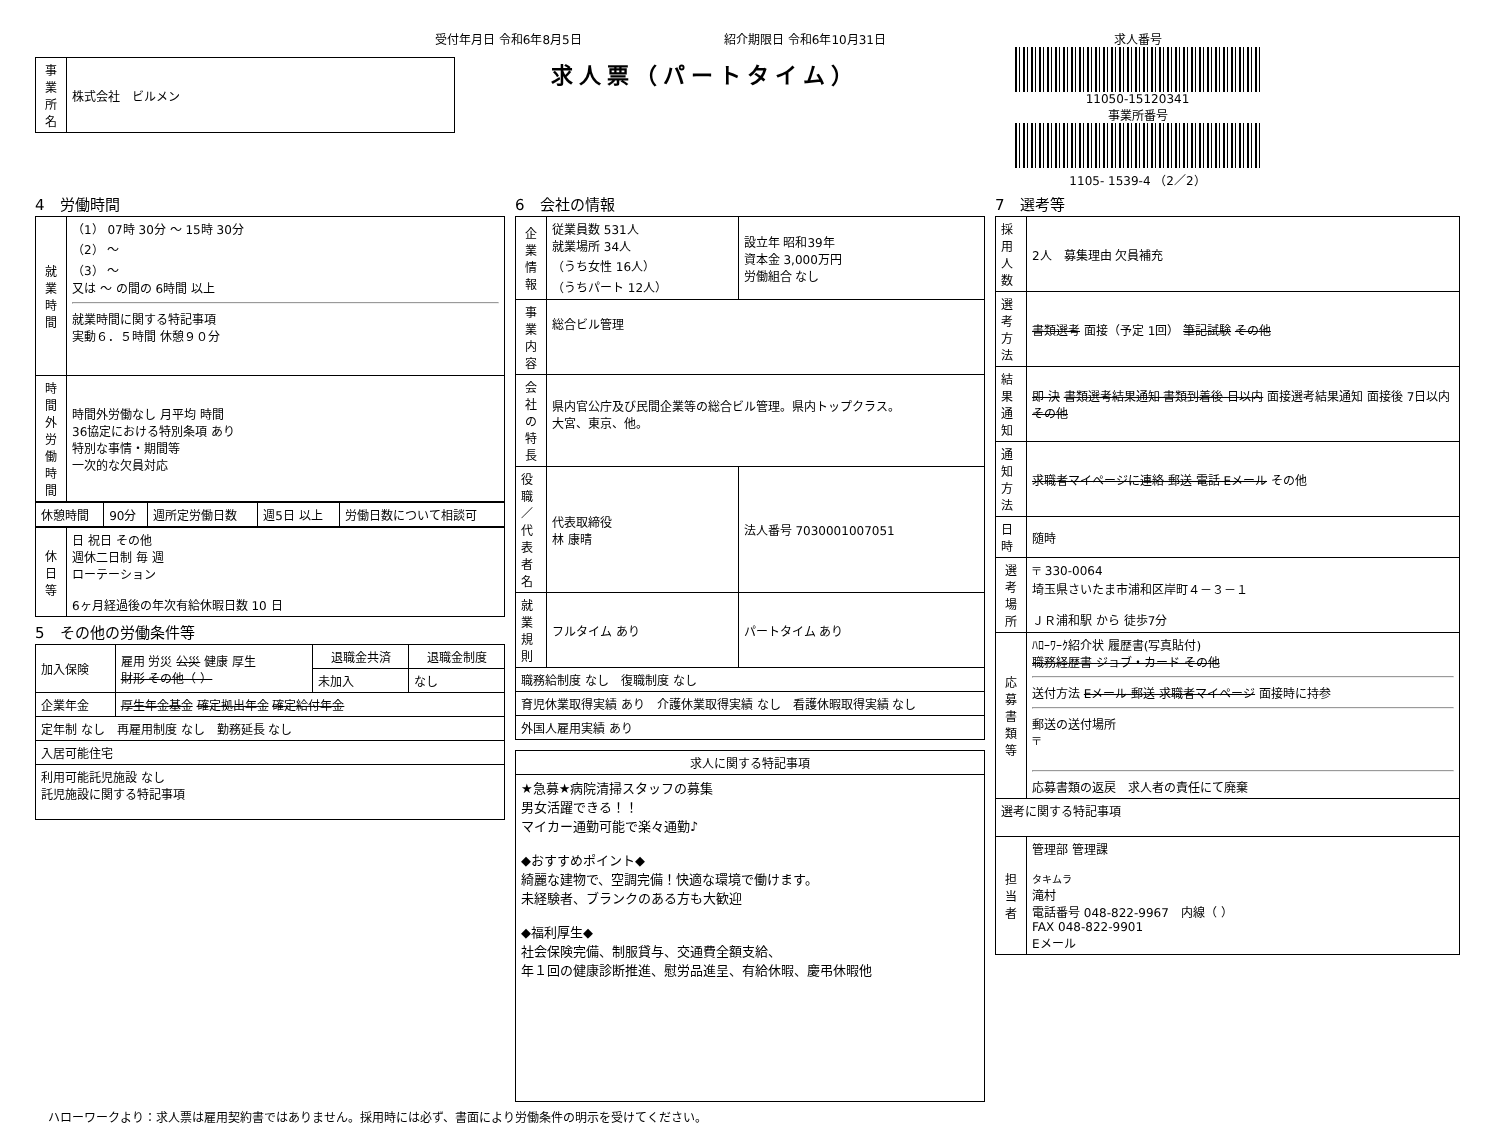受付年月日 令和6年8月5日
| 事業所名 | 株式会社 ビルメン |
紹介期限日 令和6年10月31日
求人票（パートタイム）
求人番号
11050-15120341
事業所番号
1105- 1539-4 （2／2）
4　労働時間
| 就業時間 | （1） 07時 30分 ～ 15時 30分 （2） ～ （3） ～ 又は ～ の間の 6時間 以上 就業時間に関する特記事項 実動６．５時間 休憩９０分 |
| 時間外労働時間 | 時間外労働なし 月平均 時間 36協定における特別条項 あり 特別な事情・期間等 一次的な欠員対応 |
| 休憩時間 | 90分 | 週所定労働日数 | 週5日 以上 | 労働日数について相談可 |
| 休日等 | 日 祝日 その他 週休二日制 毎 週 ローテーション 6ヶ月経過後の年次有給休暇日数 10 日 |
5　その他の労働条件等
| 加入保険 | 雇用 労災 公災 健康 厚生 財形 その他（ ） | 退職金共済 | 退職金制度 |
| | | 未加入 | なし |
| 企業年金 | 厚生年金基金 確定拠出年金 確定給付年金 | | |
| 定年制 なし 再雇用制度 なし 勤務延長 なし | | | |
| 入居可能住宅 | | | |
| 利用可能託児施設 なし 託児施設に関する特記事項 | | | |
6　会社の情報
| 企業情報 | 従業員数 531人 就業場所 34人 （うち女性 16人） （うちパート 12人） | 設立年 昭和39年 資本金 3,000万円 労働組合 なし |
| 事業内容 | 総合ビル管理 | |
| 会社の特長 | 県内官公庁及び民間企業等の総合ビル管理。県内トップクラス。 大宮、東京、他。 | |
| 役職／代表者名 | 代表取締役 林 康晴 | 法人番号 7030001007051 |
| 就業規則 | フルタイム あり | パートタイム あり |
| 職務給制度 なし 復職制度 なし | | |
| 育児休業取得実績 あり 介護休業取得実績 なし 看護休暇取得実績 なし | | |
| 外国人雇用実績 あり | | |
| 求人に関する特記事項 |
| --- |
| ★急募★病院清掃スタッフの募集 男女活躍できる！！ マイカー通勤可能で楽々通勤♪ ◆おすすめポイント◆ 綺麗な建物で、空調完備！快適な環境で働けます。 未経験者、ブランクのある方も大歓迎 ◆福利厚生◆ 社会保険完備、制服貸与、交通費全額支給、 年１回の健康診断推進、慰労品進呈、有給休暇、慶弔休暇他 |
7　選考等
| 採用人数 | 2人 募集理由 欠員補充 |
| 選考方法 | 書類選考 面接（予定 1回） 筆記試験 その他 |
| 結果通知 | 即 決 書類選考結果通知 書類到着後 日以内 面接選考結果通知 面接後 7日以内 その他 |
| 通知方法 | 求職者マイページに連絡 郵送 電話 Eメール その他 |
| 日時 | 随時 |
| 選考場所 | 〒 330-0064 埼玉県さいたま市浦和区岸町４－３－１ ＪＲ浦和駅 から 徒歩7分 |
| 応募書類等 | ﾊﾛｰﾜｰｸ紹介状 履歴書(写真貼付) 職務経歴書 ジョブ・カード その他 送付方法 Eメール 郵送 求職者マイページ 面接時に持参 郵送の送付場所 〒 応募書類の返戻 求人者の責任にて廃棄 |
| 選考に関する特記事項 | |
| 担当者 | 管理部 管理課 タキムラ 滝村 電話番号 048-822-9967 内線（ ） FAX 048-822-9901 Eメール |
ハローワークより：求人票は雇用契約書ではありません。採用時には必ず、書面により労働条件の明示を受けてください。